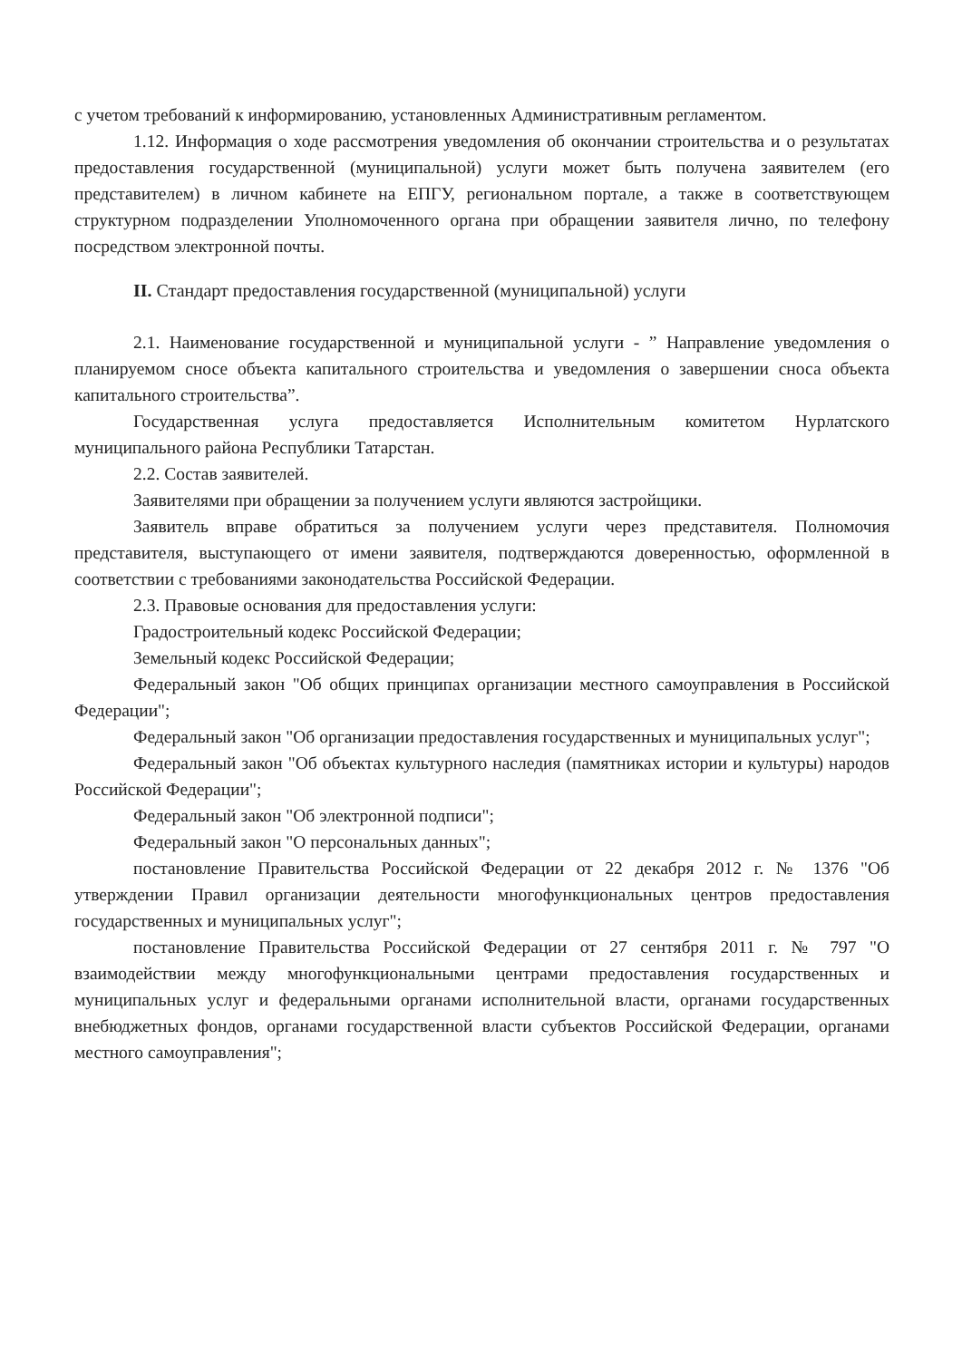с учетом требований к информированию, установленных Административным регламентом.
1.12. Информация о ходе рассмотрения уведомления об окончании строительства и о результатах предоставления государственной (муниципальной) услуги может быть получена заявителем (его представителем) в личном кабинете на ЕПГУ, региональном портале, а также в соответствующем структурном подразделении Уполномоченного органа при обращении заявителя лично, по телефону посредством электронной почты.
II. Стандарт предоставления государственной (муниципальной) услуги
2.1. Наименование государственной и муниципальной услуги - ” Направление уведомления о планируемом сносе объекта капитального строительства и уведомления о завершении сноса объекта капитального строительства”.
Государственная услуга предоставляется Исполнительным комитетом Нурлатского муниципального района Республики Татарстан.
2.2. Состав заявителей.
Заявителями при обращении за получением услуги являются застройщики.
Заявитель вправе обратиться за получением услуги через представителя. Полномочия представителя, выступающего от имени заявителя, подтверждаются доверенностью, оформленной в соответствии с требованиями законодательства Российской Федерации.
2.3. Правовые основания для предоставления услуги:
Градостроительный кодекс Российской Федерации;
Земельный кодекс Российской Федерации;
Федеральный закон "Об общих принципах организации местного самоуправления в Российской Федерации";
Федеральный закон "Об организации предоставления государственных и муниципальных услуг";
Федеральный закон "Об объектах культурного наследия (памятниках истории и культуры) народов Российской Федерации";
Федеральный закон "Об электронной подписи";
Федеральный закон "О персональных данных";
постановление Правительства Российской Федерации от 22 декабря 2012 г. № 1376 "Об утверждении Правил организации деятельности многофункциональных центров предоставления государственных и муниципальных услуг";
постановление Правительства Российской Федерации от 27 сентября 2011 г. № 797 "О взаимодействии между многофункциональными центрами предоставления государственных и муниципальных услуг и федеральными органами исполнительной власти, органами государственных внебюджетных фондов, органами государственной власти субъектов Российской Федерации, органами местного самоуправления";